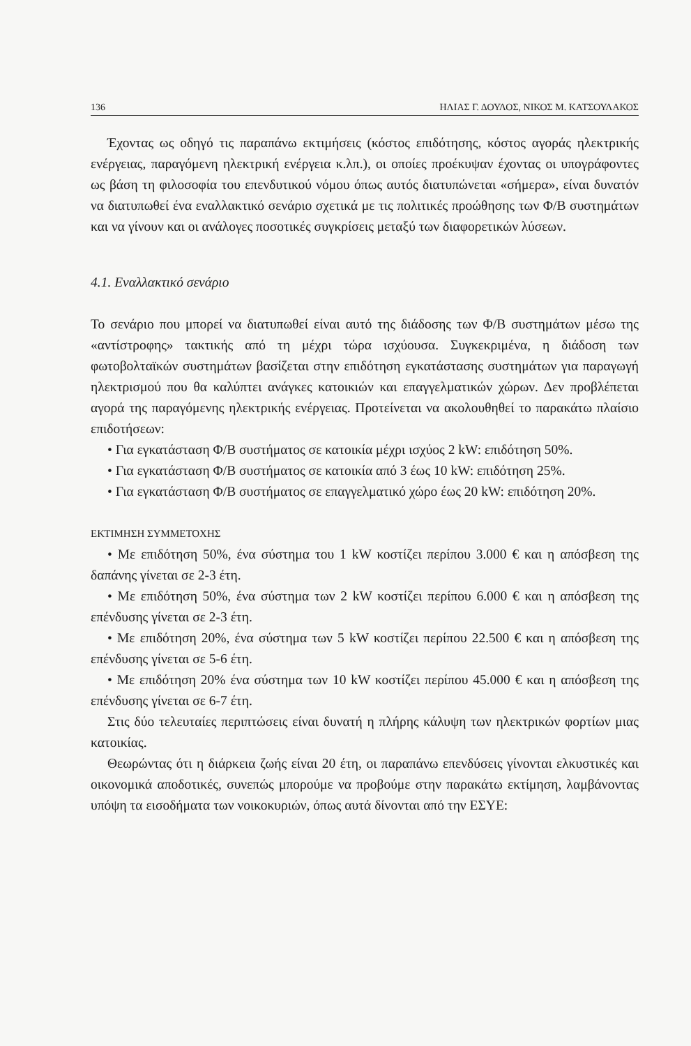136 ΗΛΙΑΣ Γ. ΔΟΥΛΟΣ, ΝΙΚΟΣ Μ. ΚΑΤΣΟΥΛΑΚΟΣ
Έχοντας ως οδηγό τις παραπάνω εκτιμήσεις (κόστος επιδότησης, κόστος αγοράς ηλεκτρικής ενέργειας, παραγόμενη ηλεκτρική ενέργεια κ.λπ.), οι οποίες προέκυψαν έχοντας οι υπογράφοντες ως βάση τη φιλοσοφία του επενδυτικού νόμου όπως αυτός διατυπώνεται «σήμερα», είναι δυνατόν να διατυπωθεί ένα εναλλακτικό σενάριο σχετικά με τις πολιτικές προώθησης των Φ/Β συστημάτων και να γίνουν και οι ανάλογες ποσοτικές συγκρίσεις μεταξύ των διαφορετικών λύσεων.
4.1. Εναλλακτικό σενάριο
Το σενάριο που μπορεί να διατυπωθεί είναι αυτό της διάδοσης των Φ/Β συστημάτων μέσω της «αντίστροφης» τακτικής από τη μέχρι τώρα ισχύουσα. Συγκεκριμένα, η διάδοση των φωτοβολταϊκών συστημάτων βασίζεται στην επιδότηση εγκατάστασης συστημάτων για παραγωγή ηλεκτρισμού που θα καλύπτει ανάγκες κατοικιών και επαγγελματικών χώρων. Δεν προβλέπεται αγορά της παραγόμενης ηλεκτρικής ενέργειας. Προτείνεται να ακολουθηθεί το παρακάτω πλαίσιο επιδοτήσεων:
• Για εγκατάσταση Φ/Β συστήματος σε κατοικία μέχρι ισχύος 2 kW: επιδότηση 50%.
• Για εγκατάσταση Φ/Β συστήματος σε κατοικία από 3 έως 10 kW: επιδότηση 25%.
• Για εγκατάσταση Φ/Β συστήματος σε επαγγελματικό χώρο έως 20 kW: επιδότηση 20%.
ΕΚΤΙΜΗΣΗ ΣΥΜΜΕΤΟΧΗΣ
• Με επιδότηση 50%, ένα σύστημα του 1 kW κοστίζει περίπου 3.000 € και η απόσβεση της δαπάνης γίνεται σε 2-3 έτη.
• Με επιδότηση 50%, ένα σύστημα των 2 kW κοστίζει περίπου 6.000 € και η απόσβεση της επένδυσης γίνεται σε 2-3 έτη.
• Με επιδότηση 20%, ένα σύστημα των 5 kW κοστίζει περίπου 22.500 € και η απόσβεση της επένδυσης γίνεται σε 5-6 έτη.
• Με επιδότηση 20% ένα σύστημα των 10 kW κοστίζει περίπου 45.000 € και η απόσβεση της επένδυσης γίνεται σε 6-7 έτη.
Στις δύο τελευταίες περιπτώσεις είναι δυνατή η πλήρης κάλυψη των ηλεκτρικών φορτίων μιας κατοικίας.
Θεωρώντας ότι η διάρκεια ζωής είναι 20 έτη, οι παραπάνω επενδύσεις γίνονται ελκυστικές και οικονομικά αποδοτικές, συνεπώς μπορούμε να προβούμε στην παρακάτω εκτίμηση, λαμβάνοντας υπόψη τα εισοδήματα των νοικοκυριών, όπως αυτά δίνονται από την ΕΣΥΕ: